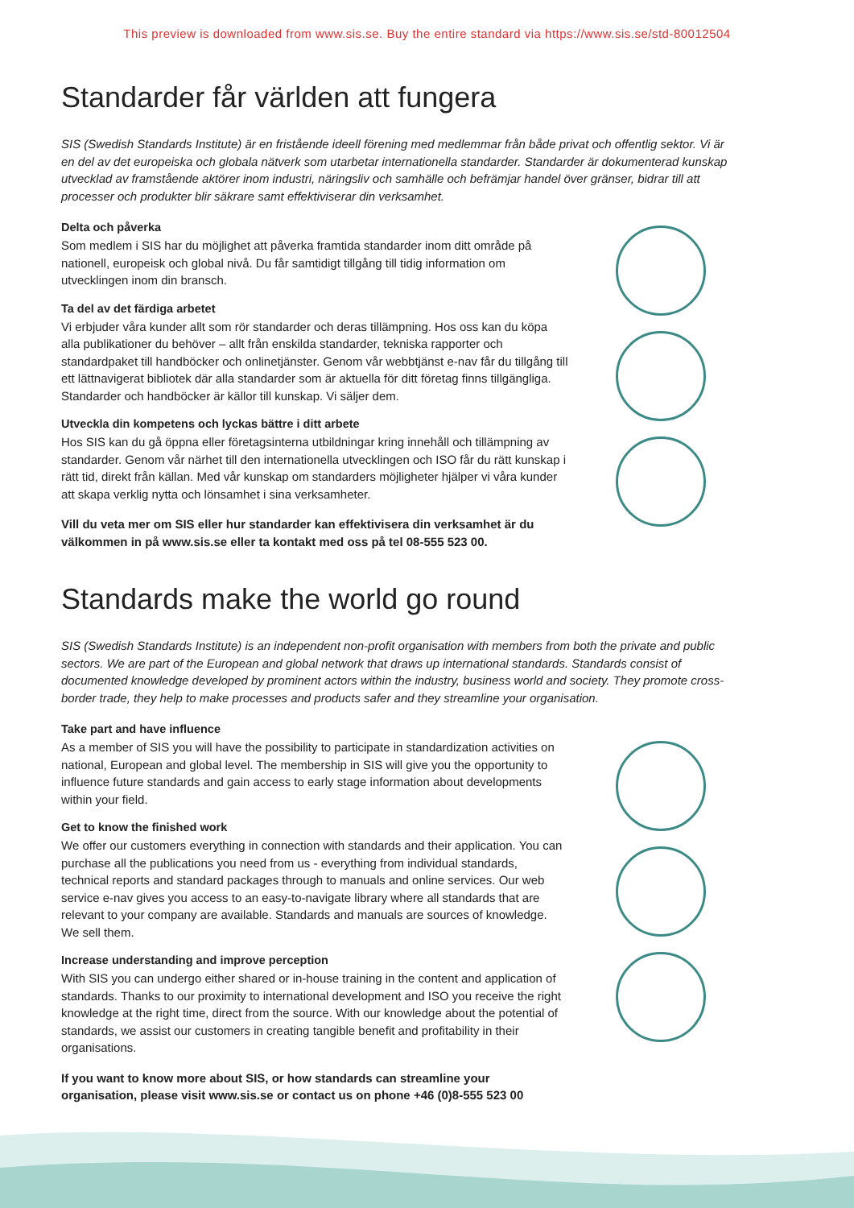This preview is downloaded from www.sis.se. Buy the entire standard via https://www.sis.se/std-80012504
Standarder får världen att fungera
SIS (Swedish Standards Institute) är en fristående ideell förening med medlemmar från både privat och offentlig sektor. Vi är en del av det europeiska och globala nätverk som utarbetar internationella standarder. Standarder är dokumenterad kunskap utvecklad av framstående aktörer inom industri, näringsliv och samhälle och befrämjar handel över gränser, bidrar till att processer och produkter blir säkrare samt effektiviserar din verksamhet.
Delta och påverka
Som medlem i SIS har du möjlighet att påverka framtida standarder inom ditt område på nationell, europeisk och global nivå. Du får samtidigt tillgång till tidig information om utvecklingen inom din bransch.
Ta del av det färdiga arbetet
Vi erbjuder våra kunder allt som rör standarder och deras tillämpning. Hos oss kan du köpa alla publikationer du behöver – allt från enskilda standarder, tekniska rapporter och standardpaket till handböcker och onlinetjänster. Genom vår webbtjänst e-nav får du tillgång till ett lättnavigerat bibliotek där alla standarder som är aktuella för ditt företag finns tillgängliga. Standarder och handböcker är källor till kunskap. Vi säljer dem.
Utveckla din kompetens och lyckas bättre i ditt arbete
Hos SIS kan du gå öppna eller företagsinterna utbildningar kring innehåll och tillämpning av standarder. Genom vår närhet till den internationella utvecklingen och ISO får du rätt kunskap i rätt tid, direkt från källan. Med vår kunskap om standarders möjligheter hjälper vi våra kunder att skapa verklig nytta och lönsamhet i sina verksamheter.
Vill du veta mer om SIS eller hur standarder kan effektivisera din verksamhet är du välkommen in på www.sis.se eller ta kontakt med oss på tel 08-555 523 00.
Standards make the world go round
SIS (Swedish Standards Institute) is an independent non-profit organisation with members from both the private and public sectors. We are part of the European and global network that draws up international standards. Standards consist of documented knowledge developed by prominent actors within the industry, business world and society. They promote cross-border trade, they help to make processes and products safer and they streamline your organisation.
Take part and have influence
As a member of SIS you will have the possibility to participate in standardization activities on national, European and global level. The membership in SIS will give you the opportunity to influence future standards and gain access to early stage information about developments within your field.
Get to know the finished work
We offer our customers everything in connection with standards and their application. You can purchase all the publications you need from us - everything from individual standards, technical reports and standard packages through to manuals and online services. Our web service e-nav gives you access to an easy-to-navigate library where all standards that are relevant to your company are available. Standards and manuals are sources of knowledge. We sell them.
Increase understanding and improve perception
With SIS you can undergo either shared or in-house training in the content and application of standards. Thanks to our proximity to international development and ISO you receive the right knowledge at the right time, direct from the source. With our knowledge about the potential of standards, we assist our customers in creating tangible benefit and profitability in their organisations.
If you want to know more about SIS, or how standards can streamline your organisation, please visit www.sis.se or contact us on phone +46 (0)8-555 523 00